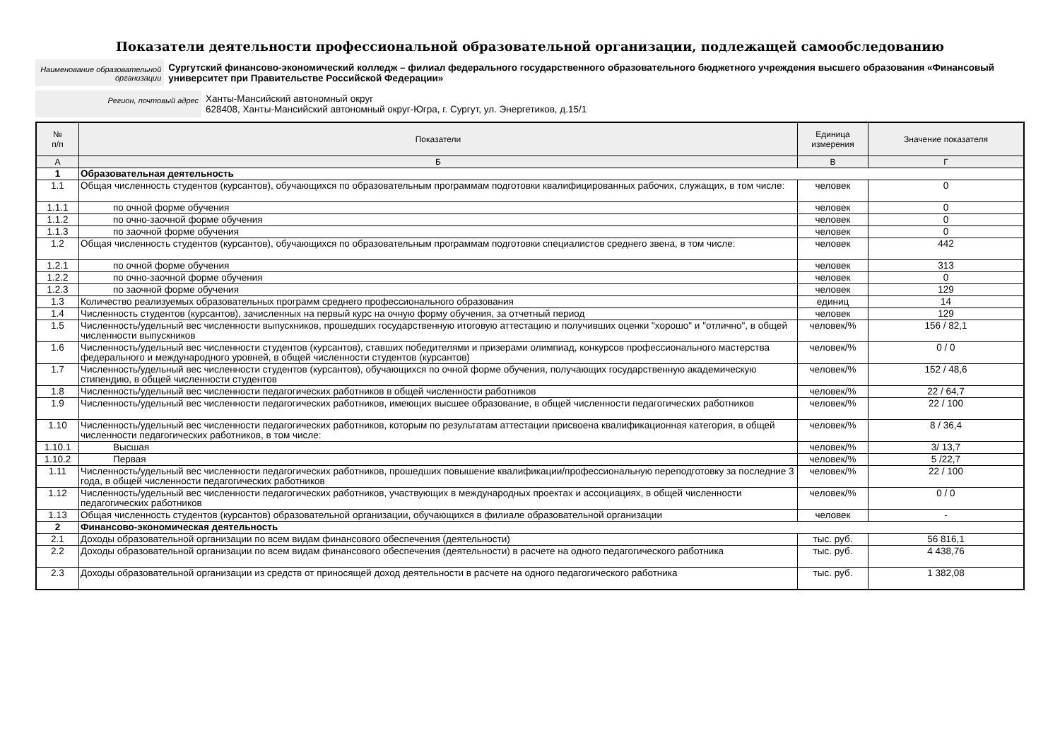Показатели деятельности профессиональной образовательной организации, подлежащей самообследованию
Наименование образовательной организации
Сургутский финансово-экономический колледж – филиал федерального государственного образовательного бюджетного учреждения высшего образования «Финансовый университет при Правительстве Российской Федерации»
Регион, почтовый адрес
Ханты-Мансийский автономный округ
628408, Ханты-Мансийский автономный округ-Югра, г. Сургут, ул. Энергетиков, д.15/1
| № п/п | Показатели | Единица измерения | Значение показателя |
| --- | --- | --- | --- |
| А | Б | В | Г |
| 1 | Образовательная деятельность | | |
| 1.1 | Общая численность студентов (курсантов), обучающихся по образовательным программам подготовки квалифицированных рабочих, служащих, в том числе: | человек | 0 |
| 1.1.1 | по очной форме обучения | человек | 0 |
| 1.1.2 | по очно-заочной форме обучения | человек | 0 |
| 1.1.3 | по заочной форме обучения | человек | 0 |
| 1.2 | Общая численность студентов (курсантов), обучающихся по образовательным программам подготовки специалистов среднего звена, в том числе: | человек | 442 |
| 1.2.1 | по очной форме обучения | человек | 313 |
| 1.2.2 | по очно-заочной форме обучения | человек | 0 |
| 1.2.3 | по заочной форме обучения | человек | 129 |
| 1.3 | Количество реализуемых образовательных программ среднего профессионального образования | единиц | 14 |
| 1.4 | Численность студентов (курсантов), зачисленных на первый курс на очную форму обучения, за отчетный период | человек | 129 |
| 1.5 | Численность/удельный вес численности выпускников, прошедших государственную итоговую аттестацию и получивших оценки "хорошо" и "отлично", в общей численности выпускников | человек/% | 156 / 82,1 |
| 1.6 | Численность/удельный вес численности студентов (курсантов), ставших победителями и призерами олимпиад, конкурсов профессионального мастерства федерального и международного уровней, в общей численности студентов (курсантов) | человек/% | 0 / 0 |
| 1.7 | Численность/удельный вес численности студентов (курсантов), обучающихся по очной форме обучения, получающих государственную академическую стипендию, в общей численности студентов | человек/% | 152 / 48,6 |
| 1.8 | Численность/удельный вес численности педагогических работников в общей численности работников | человек/% | 22 / 64,7 |
| 1.9 | Численность/удельный вес численности педагогических работников, имеющих высшее образование, в общей численности педагогических работников | человек/% | 22 / 100 |
| 1.10 | Численность/удельный вес численности педагогических работников, которым по результатам аттестации присвоена квалификационная категория, в общей численности педагогических работников, в том числе: | человек/% | 8 / 36,4 |
| 1.10.1 | Высшая | человек/% | 3/ 13,7 |
| 1.10.2 | Первая | человек/% | 5 /22,7 |
| 1.11 | Численность/удельный вес численности педагогических работников, прошедших повышение квалификации/профессиональную переподготовку за последние 3 года, в общей численности педагогических работников | человек/% | 22 / 100 |
| 1.12 | Численность/удельный вес численности педагогических работников, участвующих в международных проектах и ассоциациях, в общей численности педагогических работников | человек/% | 0 / 0 |
| 1.13 | Общая численность студентов (курсантов) образовательной организации, обучающихся в филиале образовательной организации | человек | - |
| 2 | Финансово-экономическая деятельность | | |
| 2.1 | Доходы образовательной организации по всем видам финансового обеспечения (деятельности) | тыс. руб. | 56 816,1 |
| 2.2 | Доходы образовательной организации по всем видам финансового обеспечения (деятельности) в расчете на одного педагогического работника | тыс. руб. | 4 438,76 |
| 2.3 | Доходы образовательной организации из средств от приносящей доход деятельности в расчете на одного педагогического работника | тыс. руб. | 1 382,08 |